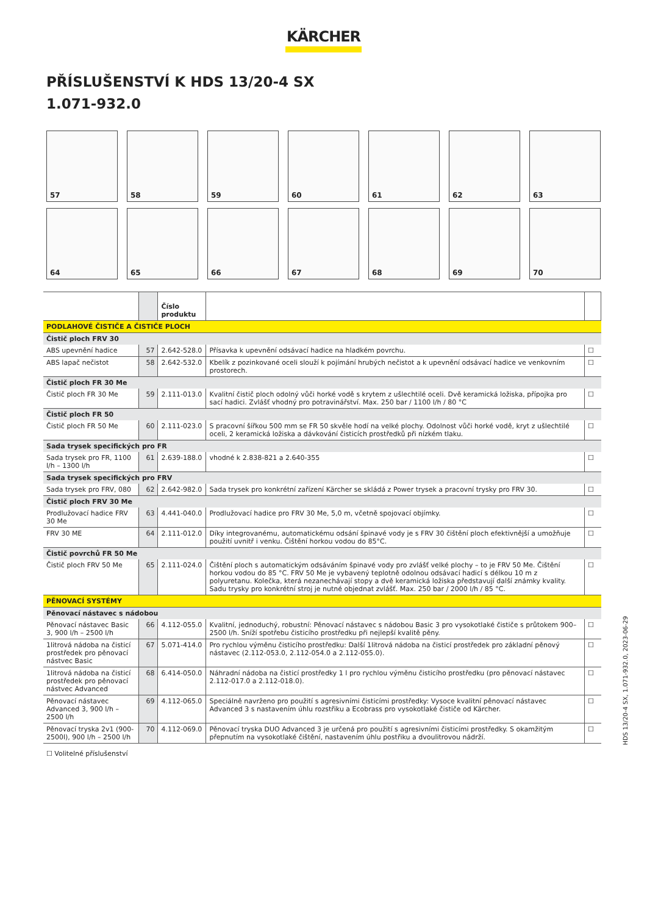KÄRCHER
PŘÍSLUŠENSTVÍ K HDS 13/20-4 SX
1.071-932.0
57
58
59
60
61
62
63
64
65
66
67
68
69
70
| | | Číslo produktu | | |
| --- | --- | --- | --- | --- |
| PODLAHOVÉ ČISTIČE A ČISTIČE PLOCH | | | | |
| Čistič ploch FRV 30 | | | | |
| ABS upevnění hadice | 57 | 2.642-528.0 | Přísavka k upevnění odsávací hadice na hladkém povrchu. | ☐ |
| ABS lapač nečistot | 58 | 2.642-532.0 | Kbelík z pozinkované oceli slouží k pojímání hrubých nečistot a k upevnění odsávací hadice ve venkovním prostorech. | ☐ |
| Čistič ploch FR 30 Me | | | | |
| Čistič ploch FR 30 Me | 59 | 2.111-013.0 | Kvalitní čistič ploch odolný vůči horké vodě s krytem z ušlechtilé oceli. Dvě keramická ložiska, přípojka pro sací hadici. Zvlášť vhodný pro potravinářství. Max. 250 bar / 1100 l/h / 80 °C | ☐ |
| Čistič ploch FR 50 | | | | |
| Čistič ploch FR 50 Me | 60 | 2.111-023.0 | S pracovní šířkou 500 mm se FR 50 skvěle hodí na velké plochy. Odolnost vůči horké vodě, kryt z ušlechtilé oceli, 2 keramická ložiska a dávkování čisticích prostředků při nízkém tlaku. | ☐ |
| Sada trysek specifických pro FR | | | | |
| Sada trysek pro FR, 1100 l/h – 1300 l/h | 61 | 2.639-188.0 | vhodné k 2.838-821 a 2.640-355 | ☐ |
| Sada trysek specifických pro FRV | | | | |
| Sada trysek pro FRV, 080 | 62 | 2.642-982.0 | Sada trysek pro konkrétní zařízení Kärcher se skládá z Power trysek a pracovní trysky pro FRV 30. | ☐ |
| Čistič ploch FRV 30 Me | | | | |
| Prodlužovací hadice FRV 30 Me | 63 | 4.441-040.0 | Prodlužovací hadice pro FRV 30 Me, 5,0 m, včetně spojovací objímky. | ☐ |
| FRV 30 ME | 64 | 2.111-012.0 | Díky integrovanému, automatickému odsání špinavé vody je s FRV 30 čištění ploch efektivnější a umožňuje použití uvnitř i venku. Čištění horkou vodou do 85°C. | ☐ |
| Čistič povrchů FR 50 Me | | | | |
| Čistič ploch FRV 50 Me | 65 | 2.111-024.0 | Čištění ploch s automatickým odsáváním špinavé vody pro zvlášť velké plochy – to je FRV 50 Me. Čištění horkou vodou do 85 °C. FRV 50 Me je vybavený teplotně odolnou odsávací hadicí s délkou 10 m z polyuretanu. Kolečka, která nezanechávají stopy a dvě keramická ložiska představují další známky kvality. Sadu trysky pro konkrétní stroj je nutné objednat zvlášť. Max. 250 bar / 2000 l/h / 85 °C. | ☐ |
| PĚNOVACÍ SYSTÉMY | | | | |
| Pěnovací nástavec s nádobou | | | | |
| Pěnovací nástavec Basic 3, 900 l/h – 2500 l/h | 66 | 4.112-055.0 | Kvalitní, jednoduchý, robustní: Pěnovací nástavec s nádobou Basic 3 pro vysokotlaké čističe s průtokem 900–2500 l/h. Sníží spotřebu čisticího prostředku při nejlepší kvalitě pěny. | ☐ |
| 1litrová nádoba na čisticí prostředek pro pěnovací nástvec Basic | 67 | 5.071-414.0 | Pro rychlou výměnu čisticího prostředku: Další 1litrová nádoba na čisticí prostředek pro základní pěnový nástavec (2.112-053.0, 2.112-054.0 a 2.112-055.0). | ☐ |
| 1litrová nádoba na čisticí prostředek pro pěnovací nástvec Advanced | 68 | 6.414-050.0 | Náhradní nádoba na čisticí prostředky 1 l pro rychlou výměnu čisticího prostředku (pro pěnovací nástavec 2.112-017.0 a 2.112-018.0). | ☐ |
| Pěnovací nástavec Advanced 3, 900 l/h – 2500 l/h | 69 | 4.112-065.0 | Speciálně navrženo pro použití s agresivními čisticími prostředky: Vysoce kvalitní pěnovací nástavec Advanced 3 s nastavením úhlu rozstřiku a Ecobrass pro vysokotlaké čističe od Kärcher. | ☐ |
| Pěnovací tryska 2v1 (900-2500l), 900 l/h – 2500 l/h | 70 | 4.112-069.0 | Pěnovací tryska DUO Advanced 3 je určená pro použití s agresivními čisticími prostředky. S okamžitým přepnutím na vysokotlaké čištění, nastavením úhlu postřiku a dvoulitrovou nádrží. | ☐ |
☐ Volitelné příslušenství
HDS 13/20-4 SX, 1.071-932.0, 2023-06-29